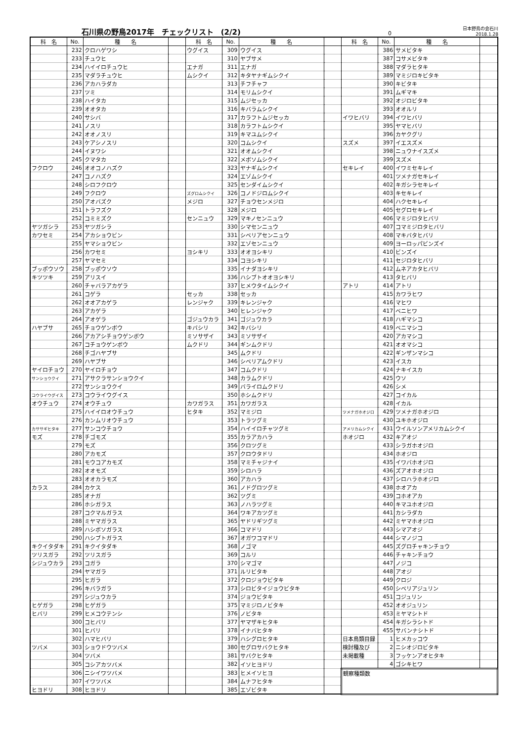石川県の野鳥2017年　チェックリスト　(2/2) 0 日本野鳥の会石川　2018.1.28
| 科 名 | No. | 種 名 | | 科 名 | No. | 種 名 | | 科 名 | No. | 種 名 | |
| --- | --- | --- | --- | --- | --- | --- | --- | --- | --- | --- | --- |
| | 232 | クロハゲワシ | | ウグイス | 309 | ウグイス | | | 386 | サメビタキ | |
| | 233 | チュウヒ | | | 310 | ヤブサメ | | | 387 | コサメビタキ | |
| | 234 | ハイイロチュウヒ | | エナガ | 311 | エナガ | | | 388 | マダラヒタキ | |
| | 235 | マダラチュウヒ | | ムシクイ | 312 | キタヤナギムシクイ | | | 389 | マミジロキビタキ | |
| | 236 | アカハラダカ | | | 313 | チフチャフ | | | 390 | キビタキ | |
| | 237 | ツミ | | | 314 | モリムシクイ | | | 391 | ムギマキ | |
| | 238 | ハイタカ | | | 315 | ムジセッカ | | | 392 | オジロビタキ | |
| | 239 | オオタカ | | | 316 | キバラムシクイ | | | 393 | オオルリ | |
| | 240 | サシバ | | | 317 | カラフトムジセッカ | | イワヒバリ | 394 | イワヒバリ | |
| | 241 | ノスリ | | | 318 | カラフトムシクイ | | | 395 | ヤマヒバリ | |
| | 242 | オオノスリ | | | 319 | キマユムシクイ | | | 396 | カヤクグリ | |
| | 243 | ケアシノスリ | | | 320 | コムシクイ | | スズメ | 397 | イエスズメ | |
| | 244 | イヌワシ | | | 321 | オオムシクイ | | | 398 | ニュウナイスズメ | |
| | 245 | クマタカ | | | 322 | メボソムシクイ | | | 399 | スズメ | |
| フクロウ | 246 | オオコノハズク | | | 323 | ヤナギムシクイ | | セキレイ | 400 | イワミセキレイ | |
| | 247 | コノハズク | | | 324 | エゾムシクイ | | | 401 | ツメナガセキレイ | |
| | 248 | シロフクロウ | | | 325 | センダイムシクイ | | | 402 | キガシラセキレイ | |
| | 249 | フクロウ | | ズグロムシクイ | 326 | コノドジロムシクイ | | | 403 | キセキレイ | |
| | 250 | アオバズク | | メジロ | 327 | チョウセンメジロ | | | 404 | ハクセキレイ | |
| | 251 | トラフズク | | | 328 | メジロ | | | 405 | セグロセキレイ | |
| | 252 | コミミズク | | センニュウ | 329 | マキノセンニュウ | | | 406 | マミジロタヒバリ | |
| ヤツガシラ | 253 | ヤツガシラ | | | 330 | シマセンニュウ | | | 407 | コマミジロタヒバリ | |
| カワセミ | 254 | アカショウビン | | | 331 | シベリアセンニュウ | | | 408 | マキバタヒバリ | |
| | 255 | ヤマショウビン | | | 332 | エゾセンニュウ | | | 409 | ヨーロッパビンズイ | |
| | 256 | カワセミ | | ヨシキリ | 333 | オオヨシキリ | | | 410 | ビンズイ | |
| | 257 | ヤマセミ | | | 334 | コヨシキリ | | | 411 | セジロタヒバリ | |
| ブッポウソウ | 258 | ブッポウソウ | | | 335 | イナダヨシキリ | | | 412 | ムネアカタヒバリ | |
| キツツキ | 259 | アリスイ | | | 336 | ハシブトオオヨシキリ | | | 413 | タヒバリ | |
| | 260 | チャバラアカゲラ | | | 337 | ヒメウタイムシクイ | | アトリ | 414 | アトリ | |
| | 261 | コゲラ | | セッカ | 338 | セッカ | | | 415 | カワラヒワ | |
| | 262 | オオアカゲラ | | レンジャク | 339 | キレンジャク | | | 416 | マヒワ | |
| | 263 | アカゲラ | | | 340 | ヒレンジャク | | | 417 | ベニヒワ | |
| | 264 | アオゲラ | | ゴジュウカラ | 341 | ゴジュウカラ | | | 418 | ハギマシコ | |
| ハヤブサ | 265 | チョウゲンボウ | | キバシリ | 342 | キバシリ | | | 419 | ベニマシコ | |
| | 266 | アカアシチョウゲンボウ | | ミソサザイ | 343 | ミソサザイ | | | 420 | アカマシコ | |
| | 267 | コチョウゲンボウ | | ムクドリ | 344 | ギンムクドリ | | | 421 | オオマシコ | |
| | 268 | チゴハヤブサ | | | 345 | ムクドリ | | | 422 | ギンザンマシコ | |
| | 269 | ハヤブサ | | | 346 | シベリアムクドリ | | | 423 | イスカ | |
| ヤイロチョウ | 270 | ヤイロチョウ | | | 347 | コムクドリ | | | 424 | ナキイスカ | |
| サンショウクイ | 271 | アサクラサンショウクイ | | | 348 | カラムクドリ | | | 425 | ウソ | |
| | 272 | サンショウクイ | | | 349 | バライロムクドリ | | | 426 | シメ | |
| コウライウグイス | 273 | コウライウグイス | | | 350 | ホシムクドリ | | | 427 | コイカル | |
| オウチュウ | 274 | オウチュウ | | カワガラス | 351 | カワガラス | | | 428 | イカル | |
| | 275 | ハイイロオウチュウ | | ヒタキ | 352 | マミジロ | | ツメナガホオジロ | 429 | ツメナガホオジロ | |
| | 276 | カンムリオウチュウ | | | 353 | トラツグミ | | | 430 | ユキホオジロ | |
| カササギヒタキ | 277 | サンコウチョウ | | | 354 | ハイイロチャツグミ | | アメリカムシクイ | 431 | ウイルソンアメリカムシクイ | |
| モズ | 278 | チゴモズ | | | 355 | カラアカハラ | | ホオジロ | 432 | キアオジ | |
| | 279 | モズ | | | 356 | クロツグミ | | | 433 | シラガホオジロ | |
| | 280 | アカモズ | | | 357 | クロウタドリ | | | 434 | ホオジロ | |
| | 281 | モウコアカモズ | | | 358 | マミチャジナイ | | | 435 | イワバホオジロ | |
| | 282 | オオモズ | | | 359 | シロハラ | | | 436 | ズアオホオジロ | |
| | 283 | オオカラモズ | | | 360 | アカハラ | | | 437 | シロハラホオジロ | |
| カラス | 284 | カケス | | | 361 | ノドグロツグミ | | | 438 | ホオアカ | |
| | 285 | オナガ | | | 362 | ツグミ | | | 439 | コホオアカ | |
| | 286 | ホシガラス | | | 363 | ノハラツグミ | | | 440 | キマユホオジロ | |
| | 287 | コクマルガラス | | | 364 | ワキアカツグミ | | | 441 | カシラダカ | |
| | 288 | ミヤマガラス | | | 365 | ヤドリギツグミ | | | 442 | ミヤマホオジロ | |
| | 289 | ハシボソガラス | | | 366 | コマドリ | | | 443 | シマアオジ | |
| | 290 | ハシブトガラス | | | 367 | オガワコマドリ | | | 444 | シマノジコ | |
| キクイタダキ | 291 | キクイタダキ | | | 368 | ノゴマ | | | 445 | ズグロチャキンチョウ | |
| ツリスガラ | 292 | ツリスガラ | | | 369 | コルリ | | | 446 | チャキンチョウ | |
| シジュウカラ | 293 | コガラ | | | 370 | シマゴマ | | | 447 | ノジコ | |
| | 294 | ヤマガラ | | | 371 | ルリビタキ | | | 448 | アオジ | |
| | 295 | ヒガラ | | | 372 | クロジョウビタキ | | | 449 | クロジ | |
| | 296 | キバラガラ | | | 373 | シロビタイジョウビタキ | | | 450 | シベリアジュリン | |
| | 297 | シジュウカラ | | | 374 | ジョウビタキ | | | 451 | コジュリン | |
| ヒゲガラ | 298 | ヒゲガラ | | | 375 | マミジロノビタキ | | | 452 | オオジュリン | |
| ヒバリ | 299 | ヒメコウテンシ | | | 376 | ノビタキ | | | 453 | ミヤマシトド | |
| | 300 | コヒバリ | | | 377 | ヤマザキヒタキ | | | 454 | キガシラシトド | |
| | 301 | ヒバリ | | | 378 | イナバヒタキ | | | 455 | サバンナシトド | |
| | 302 | ハマヒバリ | | | 379 | ハシグロヒタキ | | 日本鳥類目録 | 1 | ヒメカッコウ | |
| ツバメ | 303 | ショウドウツバメ | | | 380 | セグロサバクヒタキ | | 検討種及び | 2 | ニシオジロビタキ | |
| | 304 | ツバメ | | | 381 | サバクヒタキ | | 未掲載種 | 3 | フッケンアオヒタキ | |
| | 305 | コシアカツバメ | | | 382 | イソヒヨドリ | | | 4 | ゴシキヒワ | |
| | 306 | ニシイワツバメ | | | 383 | ヒメイソヒヨ | | 観察種類数 | | | |
| | 307 | イワツバメ | | | 384 | ムナフヒタキ | | | | | |
| ヒヨドリ | 308 | ヒヨドリ | | | 385 | エゾビタキ | | | | | |